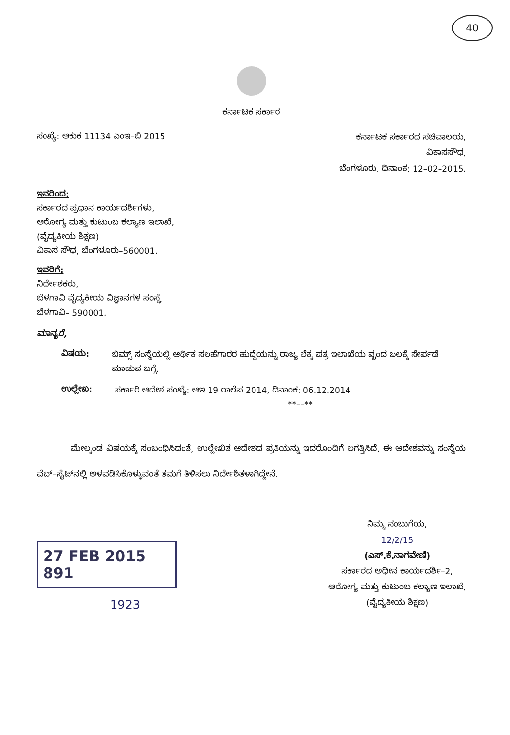40
ಕರ್ನಾಟಕ ಸರ್ಕಾರ
ಸಂಖ್ಯೆ: ಆಕುಕ 11134 ಎಂಇ–ಬಿ 2015
ಕರ್ನಾಟಕ ಸರ್ಕಾರದ ಸಚಿವಾಲಯ,
ವಿಕಾಸಸೌಧ,
ಬೆಂಗಳೂರು, ದಿನಾಂಕ: 12–02–2015.
ಇವರಿಂದ:
ಸರ್ಕಾರದ ಪ್ರಧಾನ ಕಾರ್ಯದರ್ಶಿಗಳು,
ಆರೋಗ್ಯ ಮತ್ತು ಕುಟುಂಬ ಕಲ್ಯಾಣ ಇಲಾಖೆ,
(ವೈದ್ಯಕೀಯ ಶಿಕ್ಷಣ)
ವಿಕಾಸ ಸೌಧ, ಬೆಂಗಳೂರು–560001.
ಇವರಿಗೆ:
ನಿರ್ದೇಶಕರು,
ಬೆಳಗಾವಿ ವೈದ್ಯಕೀಯ ವಿಜ್ಞಾನಗಳ ಸಂಸ್ಥೆ,
ಬೆಳಗಾವಿ– 590001.
ಮಾನ್ಯರೆ,
ವಿಷಯ:
ಬಿಮ್ಸ್ ಸಂಸ್ಥೆಯಲ್ಲಿ ಆರ್ಥಿಕ ಸಲಹೆಗಾರರ ಹುದ್ದೆಯನ್ನು ರಾಜ್ಯ ಲೆಕ್ಕ ಪತ್ರ ಇಲಾಖೆಯ ವೃಂದ ಬಲಕ್ಕೆ ಸೇರ್ಪಡೆ ಮಾಡುವ ಬಗ್ಗೆ.
ಉಲ್ಲೇಖ:
ಸರ್ಕಾರಿ ಆದೇಶ ಸಂಖ್ಯೆ: ಆಇ 19 ರಾಲೆಪ 2014, ದಿನಾಂಕ: 06.12.2014
**––**
ಮೇಲ್ಕಂಡ ವಿಷಯಕ್ಕೆ ಸಂಬಂಧಿಸಿದಂತೆ, ಉಲ್ಲೇಖಿತ ಆದೇಶದ ಪ್ರತಿಯನ್ನು ಇದರೊಂದಿಗೆ ಲಗತ್ತಿಸಿದೆ. ಈ ಆದೇಶವನ್ನು ಸಂಸ್ಥೆಯ ವೆಬ್–ಸೈಟ್‌ನಲ್ಲಿ ಅಳವಡಿಸಿಕೊಳ್ಳುವಂತೆ ತಮಗೆ ತಿಳಿಸಲು ನಿರ್ದೇಶಿತಳಾಗಿದ್ದೇನೆ.
27 FEB 2015
891
1923
ನಿಮ್ಮ ನಂಬುಗೆಯ,
12/2/15
(ಎಸ್.ಕೆ.ನಾಗವೇಣಿ)
ಸರ್ಕಾರದ ಅಧೀನ ಕಾರ್ಯದರ್ಶಿ–2,
ಆರೋಗ್ಯ ಮತ್ತು ಕುಟುಂಬ ಕಲ್ಯಾಣ ಇಲಾಖೆ,
(ವೈದ್ಯಕೀಯ ಶಿಕ್ಷಣ)